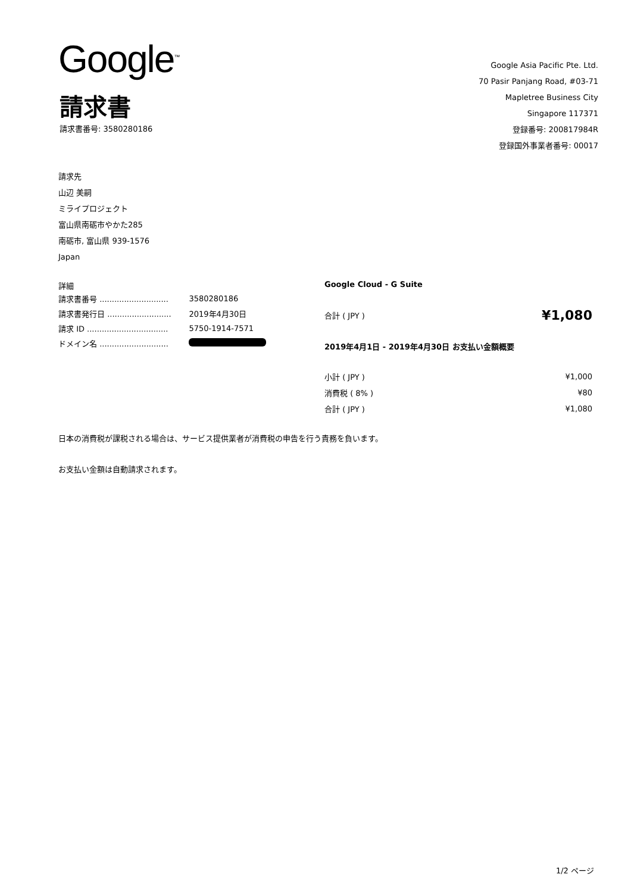Google<sup>™</sup>
請求書
請求書番号: 3580280186
Google Asia Pacific Pte. Ltd.
70 Pasir Panjang Road, #03-71
Mapletree Business City
Singapore 117371
登録番号: 200817984R
登録国外事業者番号: 00017
請求先
山辺 美嗣
ミライプロジェクト
富山県南砺市やかた285
南砺市, 富山県 939-1576
Japan
詳細
| 請求書番号 ............................ | 3580280186 |
| 請求書発行日 .......................... | 2019年4月30日 |
| 請求 ID ................................. | 5750-1914-7571 |
| ドメイン名 ............................ | |
Google Cloud - G Suite
| 合計 ( JPY ) | ¥1,080 |
2019年4月1日 - 2019年4月30日 お支払い金額概要
| 小計 ( JPY ) | ¥1,000 |
| 消費税 ( 8% ) | ¥80 |
| 合計 ( JPY ) | ¥1,080 |
日本の消費税が課税される場合は、サービス提供業者が消費税の申告を行う責務を負います。
お支払い金額は自動請求されます。
1/2 ページ